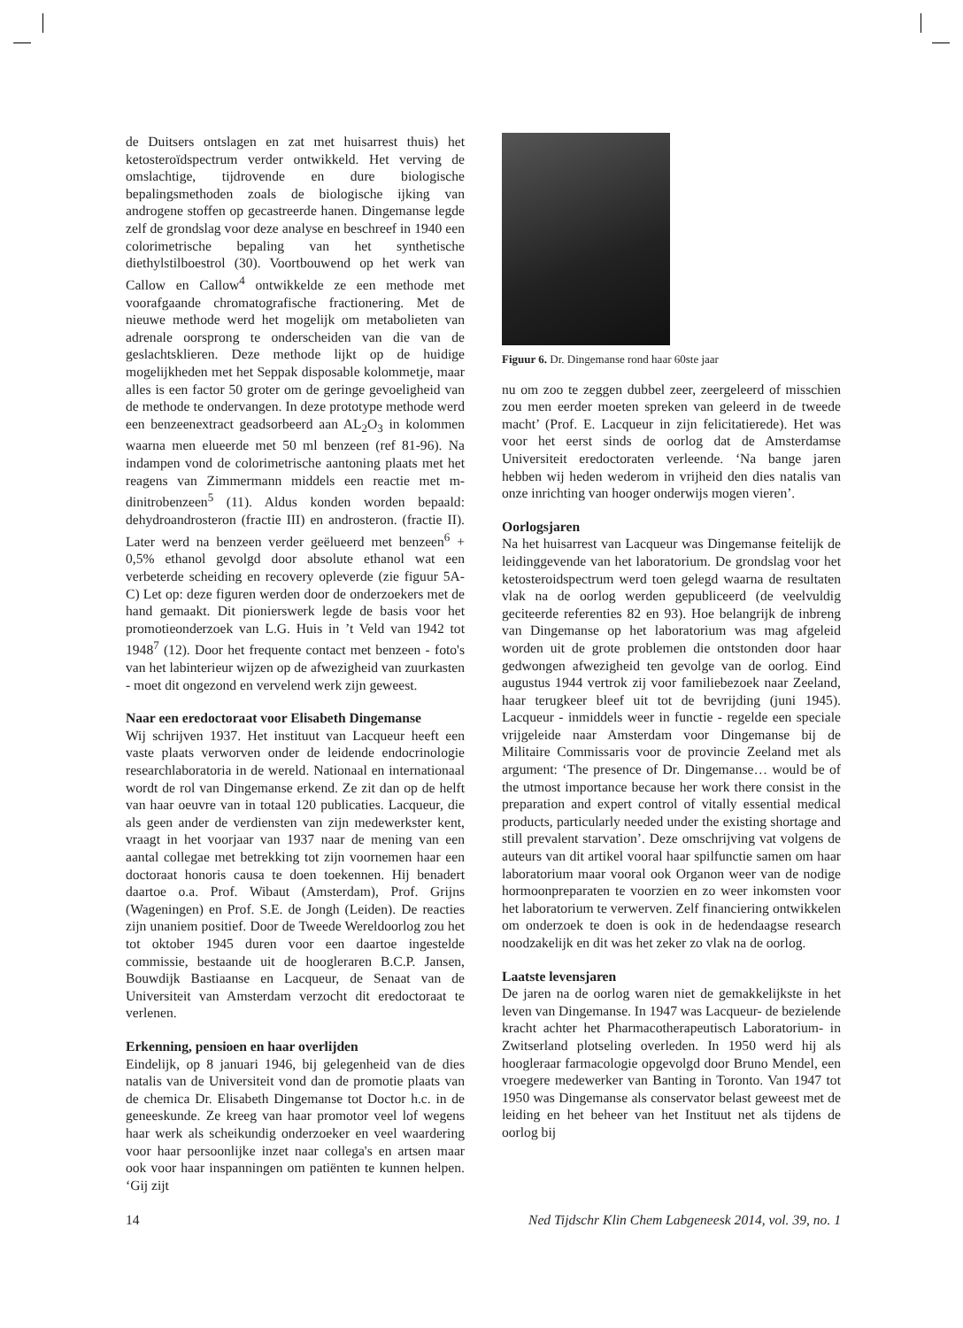de Duitsers ontslagen en zat met huisarrest thuis) het ketosteroïdspectrum verder ontwikkeld. Het verving de omslachtige, tijdrovende en dure biologische bepalingsmethoden zoals de biologische ijking van androgene stoffen op gecastreerde hanen. Dingemanse legde zelf de grondslag voor deze analyse en beschreef in 1940 een colorimetrische bepaling van het synthetische diethylstilboestrol (30). Voortbouwend op het werk van Callow en Callow<sup>4</sup> ontwikkelde ze een methode met voorafgaande chromatografische fractionering. Met de nieuwe methode werd het mogelijk om metabolieten van adrenale oorsprong te onderscheiden van die van de geslachtsklieren. Deze methode lijkt op de huidige mogelijkheden met het Seppak disposable kolommetje, maar alles is een factor 50 groter om de geringe gevoeligheid van de methode te ondervangen. In deze prototype methode werd een benzeenextract geadsorbeerd aan AL<sub>2</sub>O<sub>3</sub> in kolommen waarna men elueerde met 50 ml benzeen (ref 81-96). Na indampen vond de colorimetrische aantoning plaats met het reagens van Zimmermann middels een reactie met m-dinitrobenzeen<sup>5</sup> (11). Aldus konden worden bepaald: dehydroandrosteron (fractie III) en androsteron. (fractie II). Later werd na benzeen verder geëlueerd met benzeen<sup>6</sup> + 0,5% ethanol gevolgd door absolute ethanol wat een verbeterde scheiding en recovery opleverde (zie figuur 5A-C) Let op: deze figuren werden door de onderzoekers met de hand gemaakt. Dit pionierswerk legde de basis voor het promotieonderzoek van L.G. Huis in ’t Veld van 1942 tot 1948<sup>7</sup> (12). Door het frequente contact met benzeen - foto's van het labinterieur wijzen op de afwezigheid van zuurkasten - moet dit ongezond en vervelend werk zijn geweest.
Naar een eredoctoraat voor Elisabeth Dingemanse
Wij schrijven 1937. Het instituut van Lacqueur heeft een vaste plaats verworven onder de leidende endocrinologie researchlaboratoria in de wereld. Nationaal en internationaal wordt de rol van Dingemanse erkend. Ze zit dan op de helft van haar oeuvre van in totaal 120 publicaties. Lacqueur, die als geen ander de verdiensten van zijn medewerkster kent, vraagt in het voorjaar van 1937 naar de mening van een aantal collegae met betrekking tot zijn voornemen haar een doctoraat honoris causa te doen toekennen. Hij benadert daartoe o.a. Prof. Wibaut (Amsterdam), Prof. Grijns (Wageningen) en Prof. S.E. de Jongh (Leiden). De reacties zijn unaniem positief. Door de Tweede Wereldoorlog zou het tot oktober 1945 duren voor een daartoe ingestelde commissie, bestaande uit de hoogleraren B.C.P. Jansen, Bouwdijk Bastiaanse en Lacqueur, de Senaat van de Universiteit van Amsterdam verzocht dit eredoctoraat te verlenen.
Erkenning, pensioen en haar overlijden
Eindelijk, op 8 januari 1946, bij gelegenheid van de dies natalis van de Universiteit vond dan de promotie plaats van de chemica Dr. Elisabeth Dingemanse tot Doctor h.c. in de geneeskunde. Ze kreeg van haar promotor veel lof wegens haar werk als scheikundig onderzoeker en veel waardering voor haar persoonlijke inzet naar collega's en artsen maar ook voor haar inspanningen om patiënten te kunnen helpen. ‘Gij zijt
Figuur 6. Dr. Dingemanse rond haar 60ste jaar
nu om zoo te zeggen dubbel zeer, zeergeleerd of misschien zou men eerder moeten spreken van geleerd in de tweede macht’ (Prof. E. Lacqueur in zijn felicitatierede). Het was voor het eerst sinds de oorlog dat de Amsterdamse Universiteit eredoctoraten verleende. ‘Na bange jaren hebben wij heden wederom in vrijheid den dies natalis van onze inrichting van hooger onderwijs mogen vieren’.
Oorlogsjaren
Na het huisarrest van Lacqueur was Dingemanse feitelijk de leidinggevende van het laboratorium. De grondslag voor het ketosteroidspectrum werd toen gelegd waarna de resultaten vlak na de oorlog werden gepubliceerd (de veelvuldig geciteerde referenties 82 en 93). Hoe belangrijk de inbreng van Dingemanse op het laboratorium was mag afgeleid worden uit de grote problemen die ontstonden door haar gedwongen afwezigheid ten gevolge van de oorlog. Eind augustus 1944 vertrok zij voor familiebezoek naar Zeeland, haar terugkeer bleef uit tot de bevrijding (juni 1945). Lacqueur - inmiddels weer in functie - regelde een speciale vrijgeleide naar Amsterdam voor Dingemanse bij de Militaire Commissaris voor de provincie Zeeland met als argument: ‘The presence of Dr. Dingemanse… would be of the utmost importance because her work there consist in the preparation and expert control of vitally essential medical products, particularly needed under the existing shortage and still prevalent starvation’. Deze omschrijving vat volgens de auteurs van dit artikel vooral haar spilfunctie samen om haar laboratorium maar vooral ook Organon weer van de nodige hormoonpreparaten te voorzien en zo weer inkomsten voor het laboratorium te verwerven. Zelf financiering ontwikkelen om onderzoek te doen is ook in de hedendaagse research noodzakelijk en dit was het zeker zo vlak na de oorlog.
Laatste levensjaren
De jaren na de oorlog waren niet de gemakkelijkste in het leven van Dingemanse. In 1947 was Lacqueur- de bezielende kracht achter het Pharmacotherapeutisch Laboratorium- in Zwitserland plotseling overleden. In 1950 werd hij als hoogleraar farmacologie opgevolgd door Bruno Mendel, een vroegere medewerker van Banting in Toronto. Van 1947 tot 1950 was Dingemanse als conservator belast geweest met de leiding en het beheer van het Instituut net als tijdens de oorlog bij
14 Ned Tijdschr Klin Chem Labgeneesk 2014, vol. 39, no. 1